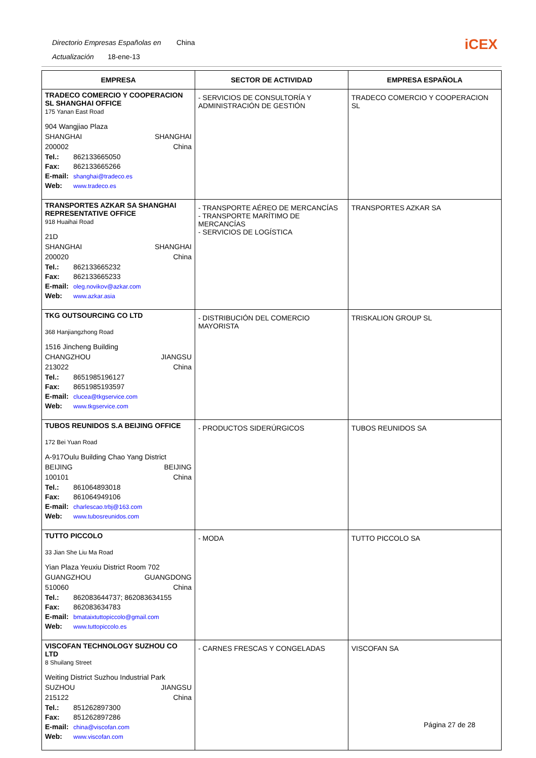Directorio Empresas Españolas en China
Actualización 18-ene-13
iCEX
| EMPRESA | SECTOR DE ACTIVIDAD | EMPRESA ESPAÑOLA |
| --- | --- | --- |
| TRADECO COMERCIO Y COOPERACION SL SHANGHAI OFFICE 175 Yanan East Road 904 Wangjiao Plaza SHANGHAI SHANGHAI 200002 China Tel.: 862133665050 Fax: 862133665266 E-mail: shanghai@tradeco.es Web: www.tradeco.es | - SERVICIOS DE CONSULTORÍA Y ADMINISTRACIÓN DE GESTIÓN | TRADECO COMERCIO Y COOPERACION SL |
| TRANSPORTES AZKAR SA SHANGHAI REPRESENTATIVE OFFICE 918 Huaihai Road 21D SHANGHAI SHANGHAI 200020 China Tel.: 862133665232 Fax: 862133665233 E-mail: oleg.novikov@azkar.com Web: www.azkar.asia | - TRANSPORTE AÉREO DE MERCANCÍAS - TRANSPORTE MARÍTIMO DE MERCANCÍAS - SERVICIOS DE LOGÍSTICA | TRANSPORTES AZKAR SA |
| TKG OUTSOURCING CO LTD 368 Hanjiangzhong Road 1516 Jincheng Building CHANGZHOU JIANGSU 213022 China Tel.: 8651985196127 Fax: 8651985193597 E-mail: clucea@tkgservice.com Web: www.tkgservice.com | - DISTRIBUCIÓN DEL COMERCIO MAYORISTA | TRISKALION GROUP SL |
| TUBOS REUNIDOS S.A BEIJING OFFICE 172 Bei Yuan Road A-917Oulu Building Chao Yang District BEIJING BEIJING 100101 China Tel.: 861064893018 Fax: 861064949106 E-mail: charlescao.trbj@163.com Web: www.tubosreunidos.com | - PRODUCTOS SIDERÚRGICOS | TUBOS REUNIDOS SA |
| TUTTO PICCOLO 33 Jian She Liu Ma Road Yian Plaza Yeuxiu District Room 702 GUANGZHOU GUANGDONG 510060 China Tel.: 862083644737; 862083634155 Fax: 862083634783 E-mail: bmataixtuttopiccolo@gmail.com Web: www.tuttopiccolo.es | - MODA | TUTTO PICCOLO SA |
| VISCOFAN TECHNOLOGY SUZHOU CO LTD 8 Shuilang Street Weiting District Suzhou Industrial Park SUZHOU JIANGSU 215122 China Tel.: 851262897300 Fax: 851262897286 E-mail: china@viscofan.com Web: www.viscofan.com | - CARNES FRESCAS Y CONGELADAS | VISCOFAN SA |
Página 27 de 28